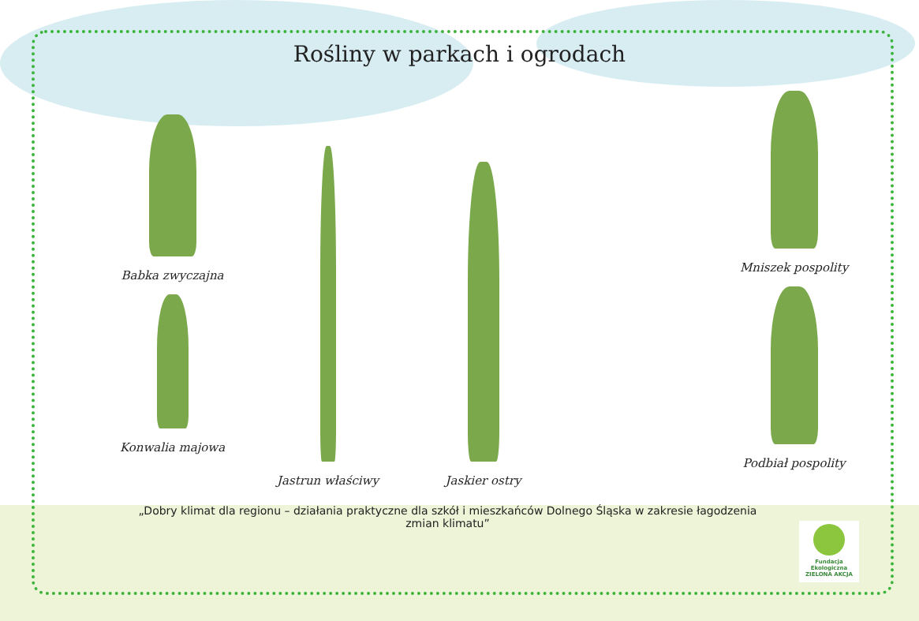Rośliny w parkach i ogrodach
Babka zwyczajna
Konwalia majowa
Jastrun właściwy
Jaskier ostry
Mniszek pospolity
Podbiał pospolity
„Dobry klimat dla regionu – działania praktyczne dla szkół i mieszkańców Dolnego Śląska w zakresie łagodzenia zmian klimatu”
Fundacja Ekologiczna
ZIELONA AKCJA